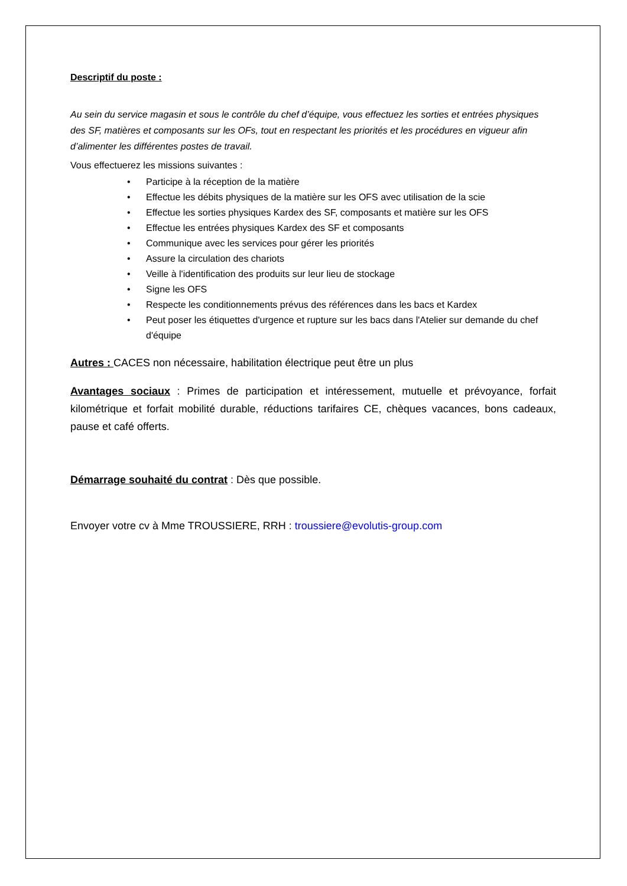Descriptif du poste :
Au sein du service magasin et sous le contrôle du chef d’équipe, vous effectuez les sorties et entrées physiques des SF, matières et composants sur les OFs, tout en respectant les priorités et les procédures en vigueur afin d’alimenter les différentes postes de travail.
Vous effectuerez les missions suivantes :
• Participe à la réception de la matière
• Effectue les débits physiques de la matière sur les OFS avec utilisation de la scie
• Effectue les sorties physiques Kardex des SF, composants et matière sur les OFS
• Effectue les entrées physiques Kardex des SF et composants
• Communique avec les services pour gérer les priorités
• Assure la circulation des chariots
• Veille à l'identification des produits sur leur lieu de stockage
• Signe les OFS
• Respecte les conditionnements prévus des références dans les bacs et Kardex
• Peut poser les étiquettes d'urgence et rupture sur les bacs dans l'Atelier sur demande du chef d'équipe
Autres : CACES non nécessaire, habilitation électrique peut être un plus
Avantages sociaux : Primes de participation et intéressement, mutuelle et prévoyance, forfait kilométrique et forfait mobilité durable, réductions tarifaires CE, chèques vacances, bons cadeaux, pause et café offerts.
Démarrage souhaité du contrat : Dès que possible.
Envoyer votre cv à Mme TROUSSIERE, RRH : troussiere@evolutis-group.com